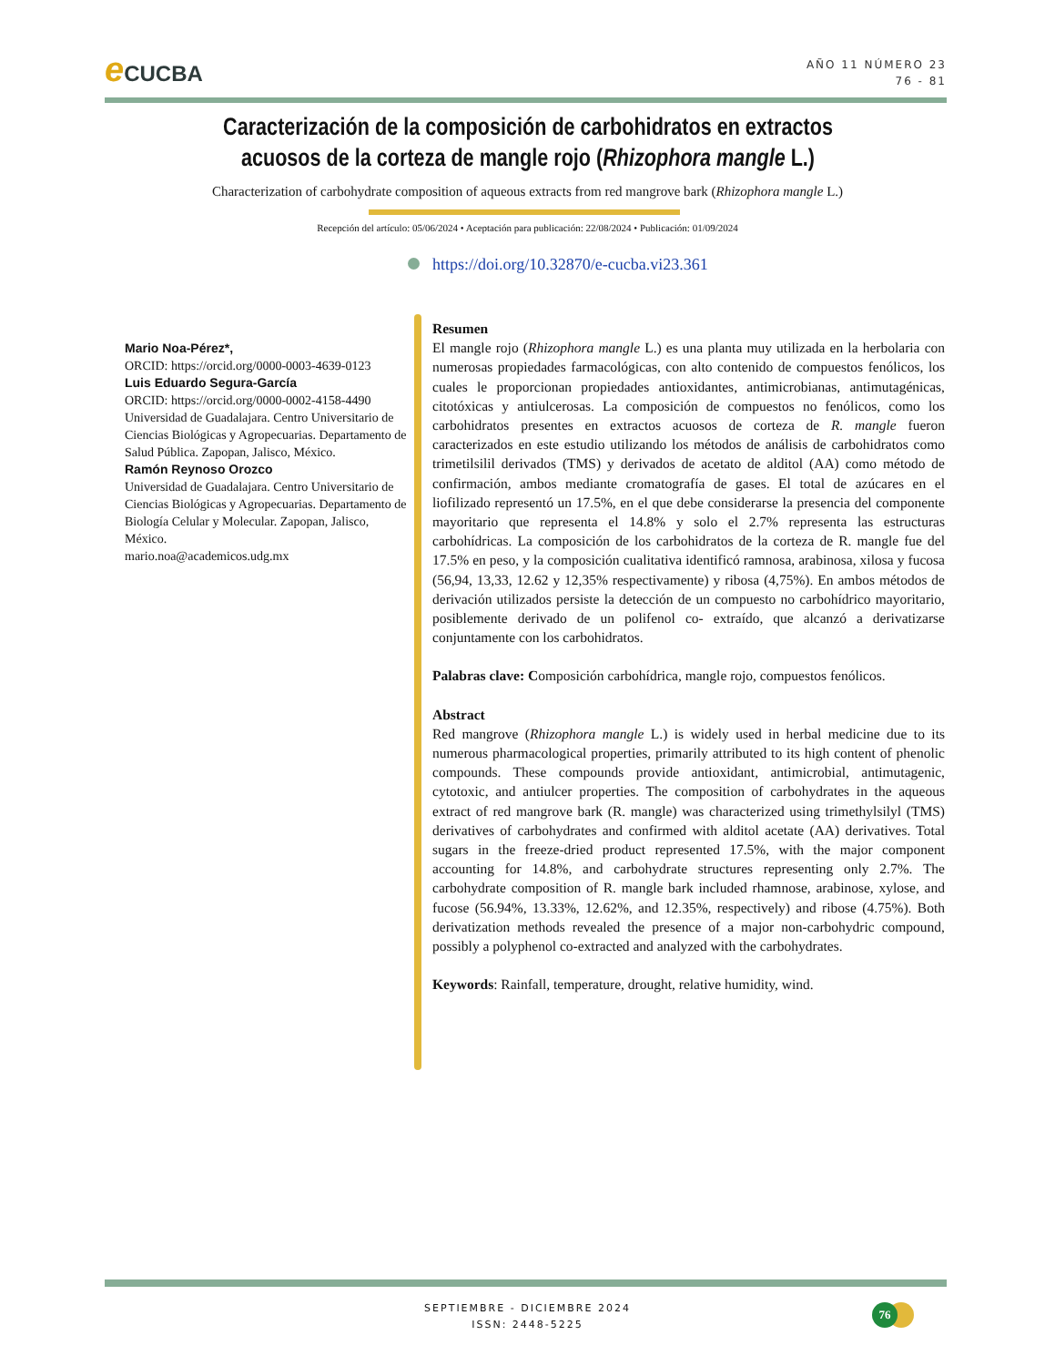e CUCBA
AÑO 11 NÚMERO 23
76 - 81
Caracterización de la composición de carbohidratos en extractos acuosos de la corteza de mangle rojo (Rhizophora mangle L.)
Characterization of carbohydrate composition of aqueous extracts from red mangrove bark (Rhizophora mangle L.)
Recepción del artículo: 05/06/2024 • Aceptación para publicación: 22/08/2024 • Publicación: 01/09/2024
https://doi.org/10.32870/e-cucba.vi23.361
Mario Noa-Pérez*,
ORCID: https://orcid.org/0000-0003-4639-0123
Luis Eduardo Segura-García
ORCID: https://orcid.org/0000-0002-4158-4490
Universidad de Guadalajara. Centro Universitario de Ciencias Biológicas y Agropecuarias. Departamento de Salud Pública. Zapopan, Jalisco, México.
Ramón Reynoso Orozco
Universidad de Guadalajara. Centro Universitario de Ciencias Biológicas y Agropecuarias. Departamento de Biología Celular y Molecular. Zapopan, Jalisco, México.
mario.noa@academicos.udg.mx
Resumen
El mangle rojo (Rhizophora mangle L.) es una planta muy utilizada en la herbolaria con numerosas propiedades farmacológicas, con alto contenido de compuestos fenólicos, los cuales le proporcionan propiedades antioxidantes, antimicrobianas, antimutagénicas, citotóxicas y antiulcerosas. La composición de compuestos no fenólicos, como los carbohidratos presentes en extractos acuosos de corteza de R. mangle fueron caracterizados en este estudio utilizando los métodos de análisis de carbohidratos como trimetilsilil derivados (TMS) y derivados de acetato de alditol (AA) como método de confirmación, ambos mediante cromatografía de gases. El total de azúcares en el liofilizado representó un 17.5%, en el que debe considerarse la presencia del componente mayoritario que representa el 14.8% y solo el 2.7% representa las estructuras carbohídricas. La composición de los carbohidratos de la corteza de R. mangle fue del 17.5% en peso, y la composición cualitativa identificó ramnosa, arabinosa, xilosa y fucosa (56,94, 13,33, 12.62 y 12,35% respectivamente) y ribosa (4,75%). En ambos métodos de derivación utilizados persiste la detección de un compuesto no carbohídrico mayoritario, posiblemente derivado de un polifenol co- extraído, que alcanzó a derivatizarse conjuntamente con los carbohidratos.
Palabras clave: Composición carbohídrica, mangle rojo, compuestos fenólicos.
Abstract
Red mangrove (Rhizophora mangle L.) is widely used in herbal medicine due to its numerous pharmacological properties, primarily attributed to its high content of phenolic compounds. These compounds provide antioxidant, antimicrobial, antimutagenic, cytotoxic, and antiulcer properties. The composition of carbohydrates in the aqueous extract of red mangrove bark (R. mangle) was characterized using trimethylsilyl (TMS) derivatives of carbohydrates and confirmed with alditol acetate (AA) derivatives. Total sugars in the freeze-dried product represented 17.5%, with the major component accounting for 14.8%, and carbohydrate structures representing only 2.7%. The carbohydrate composition of R. mangle bark included rhamnose, arabinose, xylose, and fucose (56.94%, 13.33%, 12.62%, and 12.35%, respectively) and ribose (4.75%). Both derivatization methods revealed the presence of a major non-carbohydric compound, possibly a polyphenol co-extracted and analyzed with the carbohydrates.
Keywords: Rainfall, temperature, drought, relative humidity, wind.
SEPTIEMBRE - DICIEMBRE 2024
ISSN: 2448-5225
76